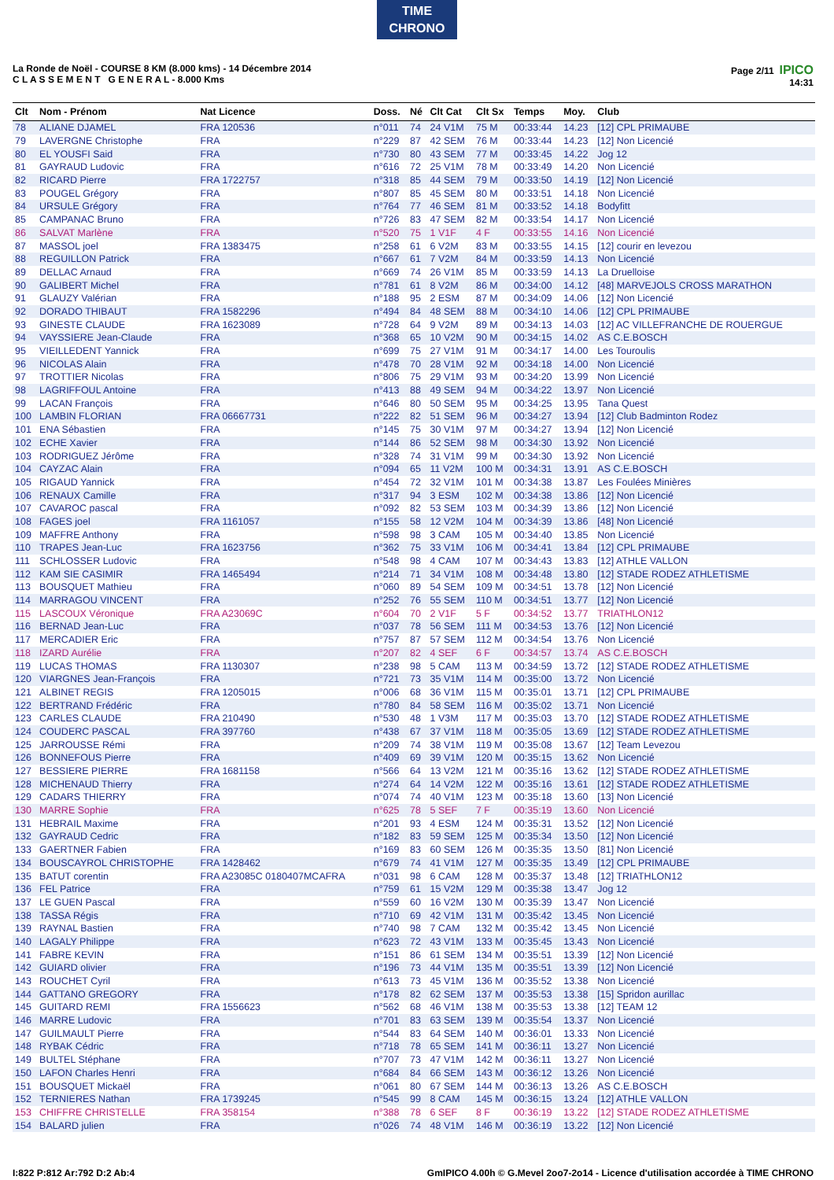TIME
CHRONO
La Ronde de Noël - COURSE 8 KM (8.000 kms) - 14 Décembre 2014
C L A S S E M E N T G E N E R A L - 8.000 Kms
Page 2/11 IPICO
14:31
| Clt | Nom - Prénom | Nat Licence | Doss. | Né | Clt Cat | Clt Sx | Temps | Moy. | Club |
| --- | --- | --- | --- | --- | --- | --- | --- | --- | --- |
| 78 | ALIANE DJAMEL | FRA 120536 | n°011 | 74 | 24 V1M | 75 M | 00:33:44 | 14.23 | [12] CPL PRIMAUBE |
| 79 | LAVERGNE Christophe | FRA | n°229 | 87 | 42 SEM | 76 M | 00:33:44 | 14.23 | [12] Non Licencié |
| 80 | EL YOUSFI Said | FRA | n°730 | 80 | 43 SEM | 77 M | 00:33:45 | 14.22 | Jog 12 |
| 81 | GAYRAUD Ludovic | FRA | n°616 | 72 | 25 V1M | 78 M | 00:33:49 | 14.20 | Non Licencié |
| 82 | RICARD Pierre | FRA 1722757 | n°318 | 85 | 44 SEM | 79 M | 00:33:50 | 14.19 | [12] Non Licencié |
| 83 | POUGEL Grégory | FRA | n°807 | 85 | 45 SEM | 80 M | 00:33:51 | 14.18 | Non Licencié |
| 84 | URSULE Grégory | FRA | n°764 | 77 | 46 SEM | 81 M | 00:33:52 | 14.18 | Bodyfitt |
| 85 | CAMPANAC Bruno | FRA | n°726 | 83 | 47 SEM | 82 M | 00:33:54 | 14.17 | Non Licencié |
| 86 | SALVAT Marlène | FRA | n°520 | 75 | 1 V1F | 4 F | 00:33:55 | 14.16 | Non Licencié |
| 87 | MASSOL joel | FRA 1383475 | n°258 | 61 | 6 V2M | 83 M | 00:33:55 | 14.15 | [12] courir en levezou |
| 88 | REGUILLON Patrick | FRA | n°667 | 61 | 7 V2M | 84 M | 00:33:59 | 14.13 | Non Licencié |
| 89 | DELLAC Arnaud | FRA | n°669 | 74 | 26 V1M | 85 M | 00:33:59 | 14.13 | La Druelloise |
| 90 | GALIBERT Michel | FRA | n°781 | 61 | 8 V2M | 86 M | 00:34:00 | 14.12 | [48] MARVEJOLS CROSS MARATHON |
| 91 | GLAUZY Valérian | FRA | n°188 | 95 | 2 ESM | 87 M | 00:34:09 | 14.06 | [12] Non Licencié |
| 92 | DORADO THIBAUT | FRA 1582296 | n°494 | 84 | 48 SEM | 88 M | 00:34:10 | 14.06 | [12] CPL PRIMAUBE |
| 93 | GINESTE CLAUDE | FRA 1623089 | n°728 | 64 | 9 V2M | 89 M | 00:34:13 | 14.03 | [12] AC VILLEFRANCHE DE ROUERGUE |
| 94 | VAYSSIERE Jean-Claude | FRA | n°368 | 65 | 10 V2M | 90 M | 00:34:15 | 14.02 | AS C.E.BOSCH |
| 95 | VIEILLEDENT Yannick | FRA | n°699 | 75 | 27 V1M | 91 M | 00:34:17 | 14.00 | Les Touroulis |
| 96 | NICOLAS Alain | FRA | n°478 | 70 | 28 V1M | 92 M | 00:34:18 | 14.00 | Non Licencié |
| 97 | TROTTIER Nicolas | FRA | n°806 | 75 | 29 V1M | 93 M | 00:34:20 | 13.99 | Non Licencié |
| 98 | LAGRIFFOUL Antoine | FRA | n°413 | 88 | 49 SEM | 94 M | 00:34:22 | 13.97 | Non Licencié |
| 99 | LACAN François | FRA | n°646 | 80 | 50 SEM | 95 M | 00:34:25 | 13.95 | Tana Quest |
| 100 | LAMBIN FLORIAN | FRA 06667731 | n°222 | 82 | 51 SEM | 96 M | 00:34:27 | 13.94 | [12] Club Badminton Rodez |
| 101 | ENA Sébastien | FRA | n°145 | 75 | 30 V1M | 97 M | 00:34:27 | 13.94 | [12] Non Licencié |
| 102 | ECHE Xavier | FRA | n°144 | 86 | 52 SEM | 98 M | 00:34:30 | 13.92 | Non Licencié |
| 103 | RODRIGUEZ Jérôme | FRA | n°328 | 74 | 31 V1M | 99 M | 00:34:30 | 13.92 | Non Licencié |
| 104 | CAYZAC Alain | FRA | n°094 | 65 | 11 V2M | 100 M | 00:34:31 | 13.91 | AS C.E.BOSCH |
| 105 | RIGAUD Yannick | FRA | n°454 | 72 | 32 V1M | 101 M | 00:34:38 | 13.87 | Les Foulées Minières |
| 106 | RENAUX Camille | FRA | n°317 | 94 | 3 ESM | 102 M | 00:34:38 | 13.86 | [12] Non Licencié |
| 107 | CAVAROC pascal | FRA | n°092 | 82 | 53 SEM | 103 M | 00:34:39 | 13.86 | [12] Non Licencié |
| 108 | FAGES joel | FRA 1161057 | n°155 | 58 | 12 V2M | 104 M | 00:34:39 | 13.86 | [48] Non Licencié |
| 109 | MAFFRE Anthony | FRA | n°598 | 98 | 3 CAM | 105 M | 00:34:40 | 13.85 | Non Licencié |
| 110 | TRAPES Jean-Luc | FRA 1623756 | n°362 | 75 | 33 V1M | 106 M | 00:34:41 | 13.84 | [12] CPL PRIMAUBE |
| 111 | SCHLOSSER Ludovic | FRA | n°548 | 98 | 4 CAM | 107 M | 00:34:43 | 13.83 | [12] ATHLE VALLON |
| 112 | KAM SIE CASIMIR | FRA 1465494 | n°214 | 71 | 34 V1M | 108 M | 00:34:48 | 13.80 | [12] STADE RODEZ ATHLETISME |
| 113 | BOUSQUET Mathieu | FRA | n°060 | 89 | 54 SEM | 109 M | 00:34:51 | 13.78 | [12] Non Licencié |
| 114 | MARRAGOU VINCENT | FRA | n°252 | 76 | 55 SEM | 110 M | 00:34:51 | 13.77 | [12] Non Licencié |
| 115 | LASCOUX Véronique | FRA A23069C | n°604 | 70 | 2 V1F | 5 F | 00:34:52 | 13.77 | TRIATHLON12 |
| 116 | BERNAD Jean-Luc | FRA | n°037 | 78 | 56 SEM | 111 M | 00:34:53 | 13.76 | [12] Non Licencié |
| 117 | MERCADIER Eric | FRA | n°757 | 87 | 57 SEM | 112 M | 00:34:54 | 13.76 | Non Licencié |
| 118 | IZARD Aurélie | FRA | n°207 | 82 | 4 SEF | 6 F | 00:34:57 | 13.74 | AS C.E.BOSCH |
| 119 | LUCAS THOMAS | FRA 1130307 | n°238 | 98 | 5 CAM | 113 M | 00:34:59 | 13.72 | [12] STADE RODEZ ATHLETISME |
| 120 | VIARGNES Jean-François | FRA | n°721 | 73 | 35 V1M | 114 M | 00:35:00 | 13.72 | Non Licencié |
| 121 | ALBINET REGIS | FRA 1205015 | n°006 | 68 | 36 V1M | 115 M | 00:35:01 | 13.71 | [12] CPL PRIMAUBE |
| 122 | BERTRAND Frédéric | FRA | n°780 | 84 | 58 SEM | 116 M | 00:35:02 | 13.71 | Non Licencié |
| 123 | CARLES CLAUDE | FRA 210490 | n°530 | 48 | 1 V3M | 117 M | 00:35:03 | 13.70 | [12] STADE RODEZ ATHLETISME |
| 124 | COUDERC PASCAL | FRA 397760 | n°438 | 67 | 37 V1M | 118 M | 00:35:05 | 13.69 | [12] STADE RODEZ ATHLETISME |
| 125 | JARROUSSE Rémi | FRA | n°209 | 74 | 38 V1M | 119 M | 00:35:08 | 13.67 | [12] Team Levezou |
| 126 | BONNEFOUS Pierre | FRA | n°409 | 69 | 39 V1M | 120 M | 00:35:15 | 13.62 | Non Licencié |
| 127 | BESSIERE PIERRE | FRA 1681158 | n°566 | 64 | 13 V2M | 121 M | 00:35:16 | 13.62 | [12] STADE RODEZ ATHLETISME |
| 128 | MICHENAUD Thierry | FRA | n°274 | 64 | 14 V2M | 122 M | 00:35:16 | 13.61 | [12] STADE RODEZ ATHLETISME |
| 129 | CADARS THIERRY | FRA | n°074 | 74 | 40 V1M | 123 M | 00:35:18 | 13.60 | [13] Non Licencié |
| 130 | MARRE Sophie | FRA | n°625 | 78 | 5 SEF | 7 F | 00:35:19 | 13.60 | Non Licencié |
| 131 | HEBRAIL Maxime | FRA | n°201 | 93 | 4 ESM | 124 M | 00:35:31 | 13.52 | [12] Non Licencié |
| 132 | GAYRAUD Cedric | FRA | n°182 | 83 | 59 SEM | 125 M | 00:35:34 | 13.50 | [12] Non Licencié |
| 133 | GAERTNER Fabien | FRA | n°169 | 83 | 60 SEM | 126 M | 00:35:35 | 13.50 | [81] Non Licencié |
| 134 | BOUSCAYROL CHRISTOPHE | FRA 1428462 | n°679 | 74 | 41 V1M | 127 M | 00:35:35 | 13.49 | [12] CPL PRIMAUBE |
| 135 | BATUT corentin | FRA A23085C 0180407MCAFRA | n°031 | 98 | 6 CAM | 128 M | 00:35:37 | 13.48 | [12] TRIATHLON12 |
| 136 | FEL Patrice | FRA | n°759 | 61 | 15 V2M | 129 M | 00:35:38 | 13.47 | Jog 12 |
| 137 | LE GUEN Pascal | FRA | n°559 | 60 | 16 V2M | 130 M | 00:35:39 | 13.47 | Non Licencié |
| 138 | TASSA Régis | FRA | n°710 | 69 | 42 V1M | 131 M | 00:35:42 | 13.45 | Non Licencié |
| 139 | RAYNAL Bastien | FRA | n°740 | 98 | 7 CAM | 132 M | 00:35:42 | 13.45 | Non Licencié |
| 140 | LAGALY Philippe | FRA | n°623 | 72 | 43 V1M | 133 M | 00:35:45 | 13.43 | Non Licencié |
| 141 | FABRE KEVIN | FRA | n°151 | 86 | 61 SEM | 134 M | 00:35:51 | 13.39 | [12] Non Licencié |
| 142 | GUIARD olivier | FRA | n°196 | 73 | 44 V1M | 135 M | 00:35:51 | 13.39 | [12] Non Licencié |
| 143 | ROUCHET Cyril | FRA | n°613 | 73 | 45 V1M | 136 M | 00:35:52 | 13.38 | Non Licencié |
| 144 | GATTANO GREGORY | FRA | n°178 | 82 | 62 SEM | 137 M | 00:35:53 | 13.38 | [15] Spridon aurillac |
| 145 | GUITARD REMI | FRA 1556623 | n°562 | 68 | 46 V1M | 138 M | 00:35:53 | 13.38 | [12] TEAM 12 |
| 146 | MARRE Ludovic | FRA | n°701 | 83 | 63 SEM | 139 M | 00:35:54 | 13.37 | Non Licencié |
| 147 | GUILMAULT Pierre | FRA | n°544 | 83 | 64 SEM | 140 M | 00:36:01 | 13.33 | Non Licencié |
| 148 | RYBAK Cédric | FRA | n°718 | 78 | 65 SEM | 141 M | 00:36:11 | 13.27 | Non Licencié |
| 149 | BULTEL Stéphane | FRA | n°707 | 73 | 47 V1M | 142 M | 00:36:11 | 13.27 | Non Licencié |
| 150 | LAFON Charles Henri | FRA | n°684 | 84 | 66 SEM | 143 M | 00:36:12 | 13.26 | Non Licencié |
| 151 | BOUSQUET Mickaël | FRA | n°061 | 80 | 67 SEM | 144 M | 00:36:13 | 13.26 | AS C.E.BOSCH |
| 152 | TERNIERES Nathan | FRA 1739245 | n°545 | 99 | 8 CAM | 145 M | 00:36:15 | 13.24 | [12] ATHLE VALLON |
| 153 | CHIFFRE CHRISTELLE | FRA 358154 | n°388 | 78 | 6 SEF | 8 F | 00:36:19 | 13.22 | [12] STADE RODEZ ATHLETISME |
| 154 | BALARD julien | FRA | n°026 | 74 | 48 V1M | 146 M | 00:36:19 | 13.22 | [12] Non Licencié |
I:822 P:812 Ar:792 D:2 Ab:4 GmIPICO 4.00h © G.Mevel 2oo7-2o14 - Licence d'utilisation accordée à TIME CHRONO